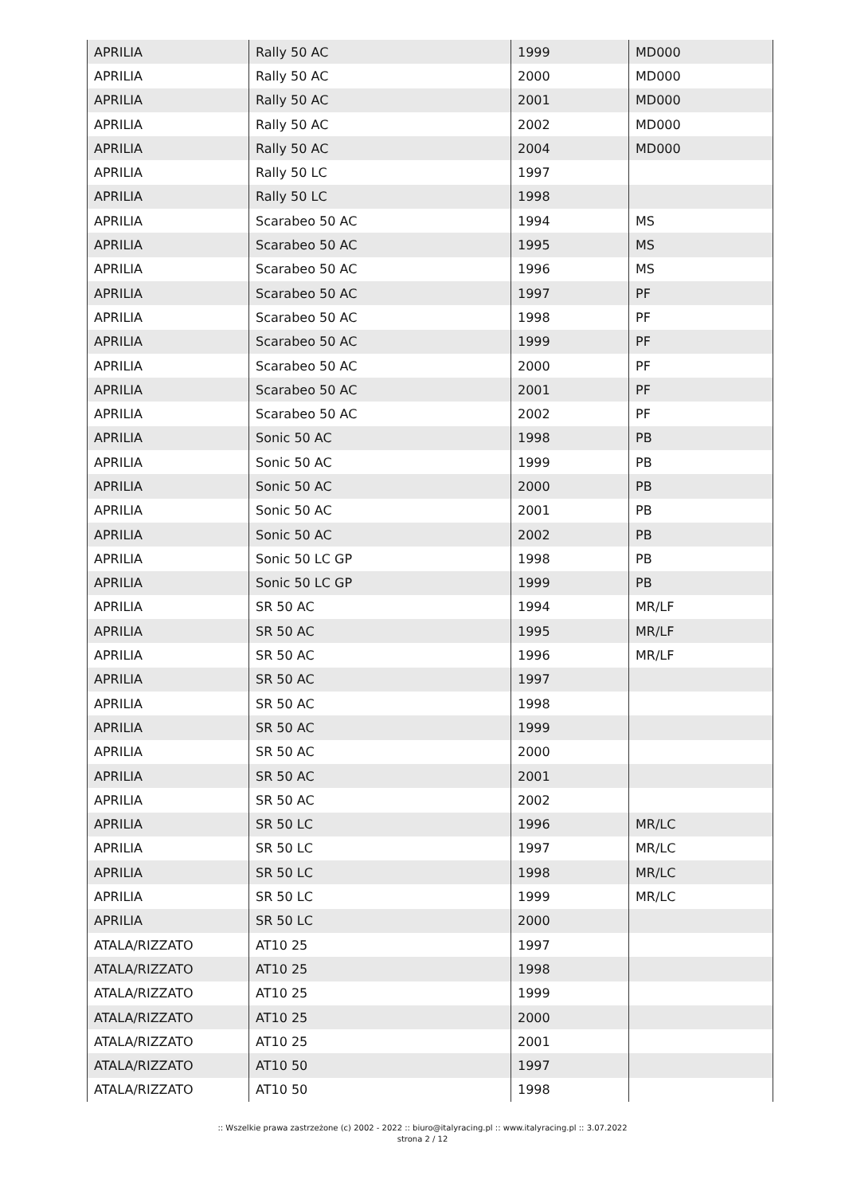| APRILIA | Rally 50 AC | 1999 | MD000 |
| APRILIA | Rally 50 AC | 2000 | MD000 |
| APRILIA | Rally 50 AC | 2001 | MD000 |
| APRILIA | Rally 50 AC | 2002 | MD000 |
| APRILIA | Rally 50 AC | 2004 | MD000 |
| APRILIA | Rally 50 LC | 1997 | |
| APRILIA | Rally 50 LC | 1998 | |
| APRILIA | Scarabeo 50 AC | 1994 | MS |
| APRILIA | Scarabeo 50 AC | 1995 | MS |
| APRILIA | Scarabeo 50 AC | 1996 | MS |
| APRILIA | Scarabeo 50 AC | 1997 | PF |
| APRILIA | Scarabeo 50 AC | 1998 | PF |
| APRILIA | Scarabeo 50 AC | 1999 | PF |
| APRILIA | Scarabeo 50 AC | 2000 | PF |
| APRILIA | Scarabeo 50 AC | 2001 | PF |
| APRILIA | Scarabeo 50 AC | 2002 | PF |
| APRILIA | Sonic 50 AC | 1998 | PB |
| APRILIA | Sonic 50 AC | 1999 | PB |
| APRILIA | Sonic 50 AC | 2000 | PB |
| APRILIA | Sonic 50 AC | 2001 | PB |
| APRILIA | Sonic 50 AC | 2002 | PB |
| APRILIA | Sonic 50 LC GP | 1998 | PB |
| APRILIA | Sonic 50 LC GP | 1999 | PB |
| APRILIA | SR 50 AC | 1994 | MR/LF |
| APRILIA | SR 50 AC | 1995 | MR/LF |
| APRILIA | SR 50 AC | 1996 | MR/LF |
| APRILIA | SR 50 AC | 1997 | |
| APRILIA | SR 50 AC | 1998 | |
| APRILIA | SR 50 AC | 1999 | |
| APRILIA | SR 50 AC | 2000 | |
| APRILIA | SR 50 AC | 2001 | |
| APRILIA | SR 50 AC | 2002 | |
| APRILIA | SR 50 LC | 1996 | MR/LC |
| APRILIA | SR 50 LC | 1997 | MR/LC |
| APRILIA | SR 50 LC | 1998 | MR/LC |
| APRILIA | SR 50 LC | 1999 | MR/LC |
| APRILIA | SR 50 LC | 2000 | |
| ATALA/RIZZATO | AT10 25 | 1997 | |
| ATALA/RIZZATO | AT10 25 | 1998 | |
| ATALA/RIZZATO | AT10 25 | 1999 | |
| ATALA/RIZZATO | AT10 25 | 2000 | |
| ATALA/RIZZATO | AT10 25 | 2001 | |
| ATALA/RIZZATO | AT10 50 | 1997 | |
| ATALA/RIZZATO | AT10 50 | 1998 | |
:: Wszelkie prawa zastrzeżone (c) 2002 - 2022 :: biuro@italyracing.pl :: www.italyracing.pl :: 3.07.2022
strona 2 / 12